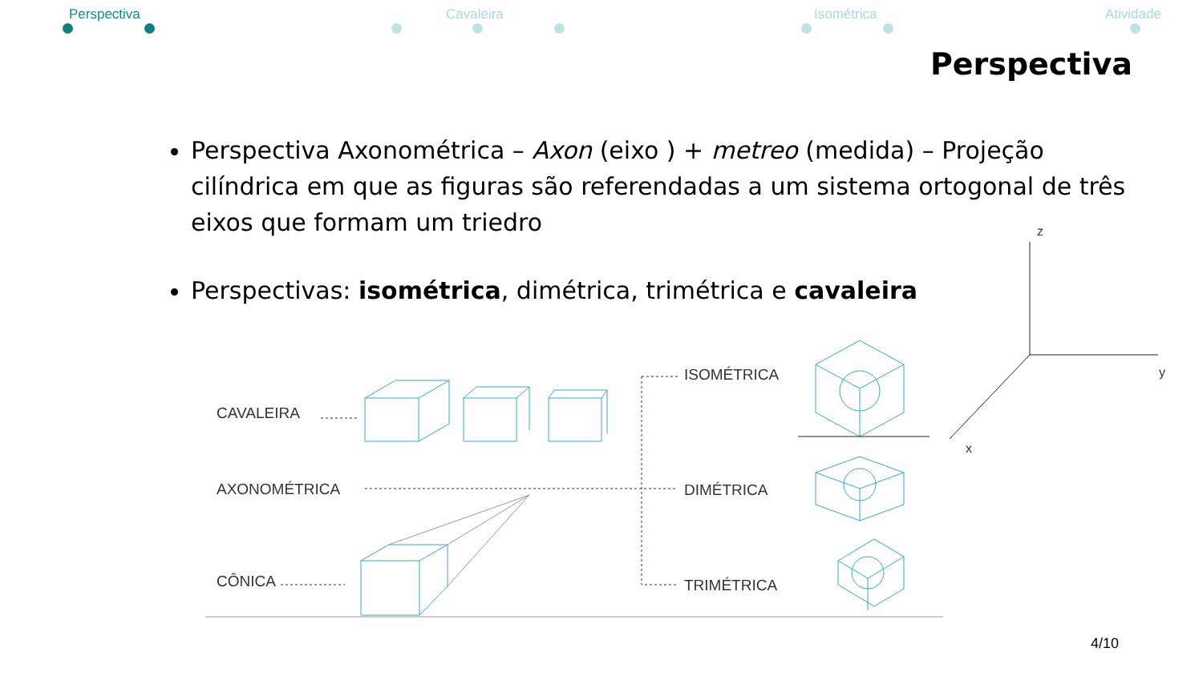Perspectiva Cavaleira Isométrica Atividade
Perspectiva
Perspectiva Axonométrica – Axon (eixo ) + metreo (medida) – Projeção cilíndrica em que as figuras são referendadas a um sistema ortogonal de três eixos que formam um triedro
Perspectivas: isométrica, dimétrica, trimétrica e cavaleira
CAVALEIRA
AXONOMÉTRICA
CÔNICA
ISOMÉTRICA
DIMÉTRICA
TRIMÉTRICA
z
y
x
4/10